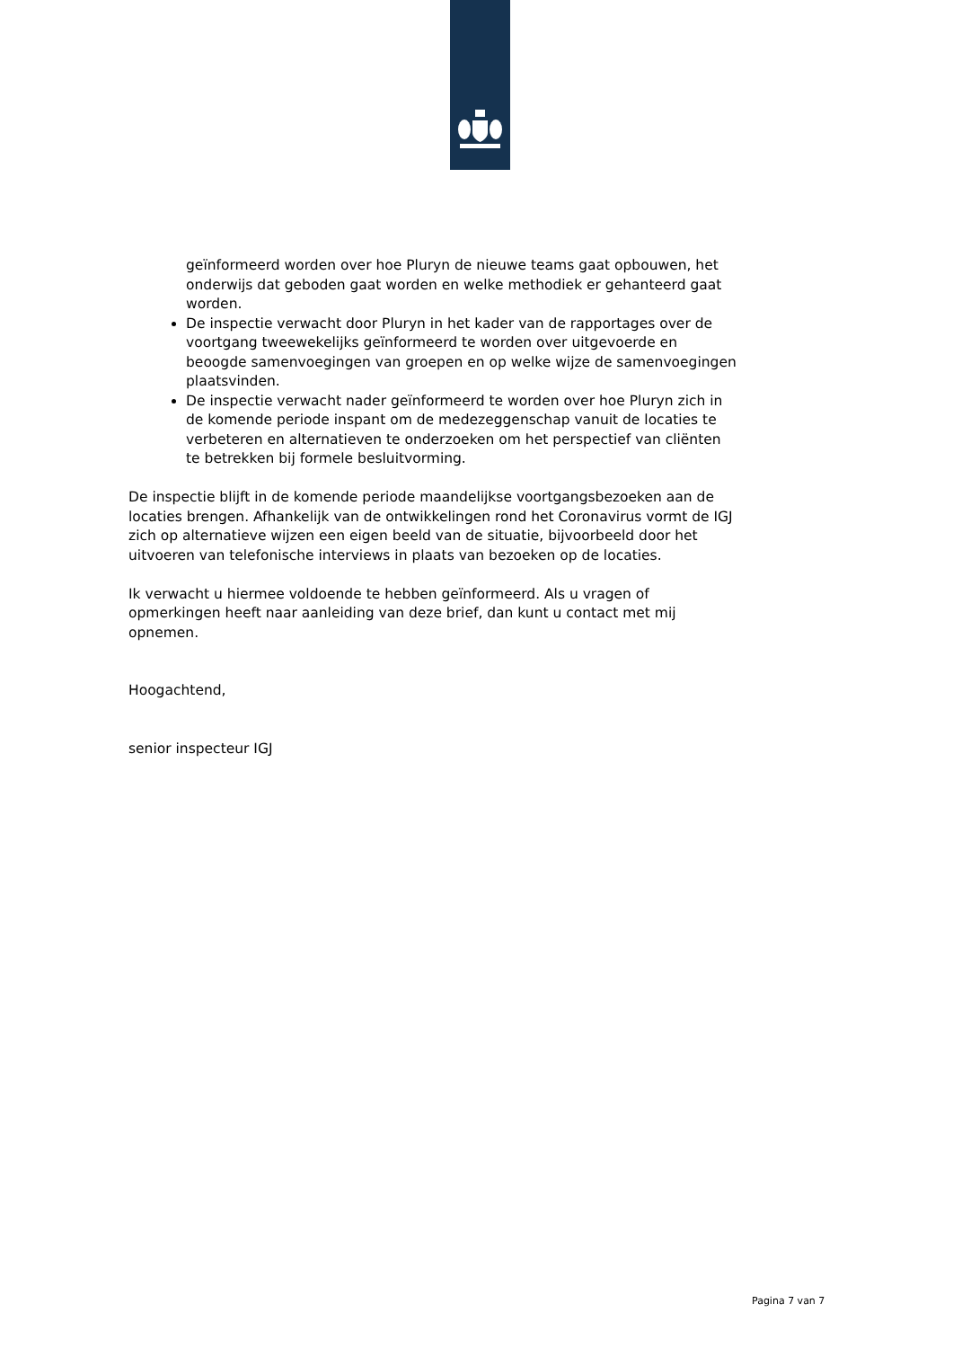geïnformeerd worden over hoe Pluryn de nieuwe teams gaat opbouwen, het onderwijs dat geboden gaat worden en welke methodiek er gehanteerd gaat worden.
De inspectie verwacht door Pluryn in het kader van de rapportages over de voortgang tweewekelijks geïnformeerd te worden over uitgevoerde en beoogde samenvoegingen van groepen en op welke wijze de samenvoegingen plaatsvinden.
De inspectie verwacht nader geïnformeerd te worden over hoe Pluryn zich in de komende periode inspant om de medezeggenschap vanuit de locaties te verbeteren en alternatieven te onderzoeken om het perspectief van cliënten te betrekken bij formele besluitvorming.
De inspectie blijft in de komende periode maandelijkse voortgangsbezoeken aan de locaties brengen. Afhankelijk van de ontwikkelingen rond het Coronavirus vormt de IGJ zich op alternatieve wijzen een eigen beeld van de situatie, bijvoorbeeld door het uitvoeren van telefonische interviews in plaats van bezoeken op de locaties.
Ik verwacht u hiermee voldoende te hebben geïnformeerd. Als u vragen of opmerkingen heeft naar aanleiding van deze brief, dan kunt u contact met mij opnemen.
Hoogachtend,
senior inspecteur IGJ
Pagina 7 van 7